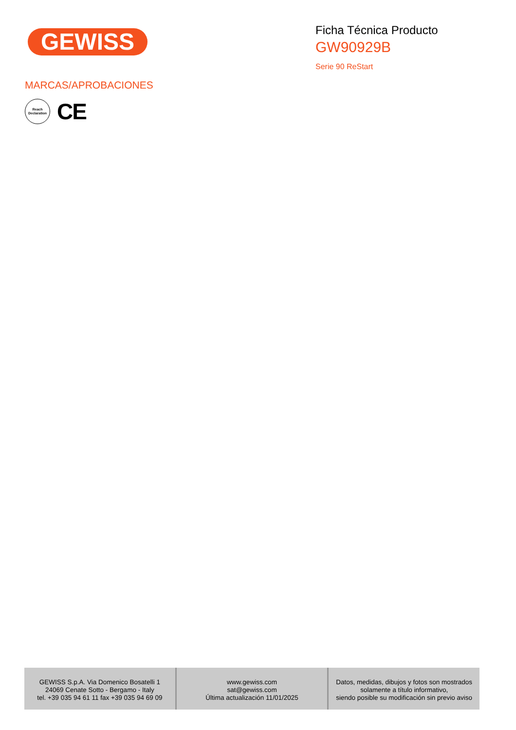GEWISS
Ficha Técnica Producto
GW90929B
Serie 90 ReStart
MARCAS/APROBACIONES
Reach
Declaration
CE
GEWISS S.p.A. Via Domenico Bosatelli 1
24069 Cenate Sotto - Bergamo - Italy
tel. +39 035 94 61 11 fax +39 035 94 69 09
www.gewiss.com
sat@gewiss.com
Última actualización 11/01/2025
Datos, medidas, dibujos y fotos son mostrados
solamente a título informativo,
siendo posible su modificación sin previo aviso